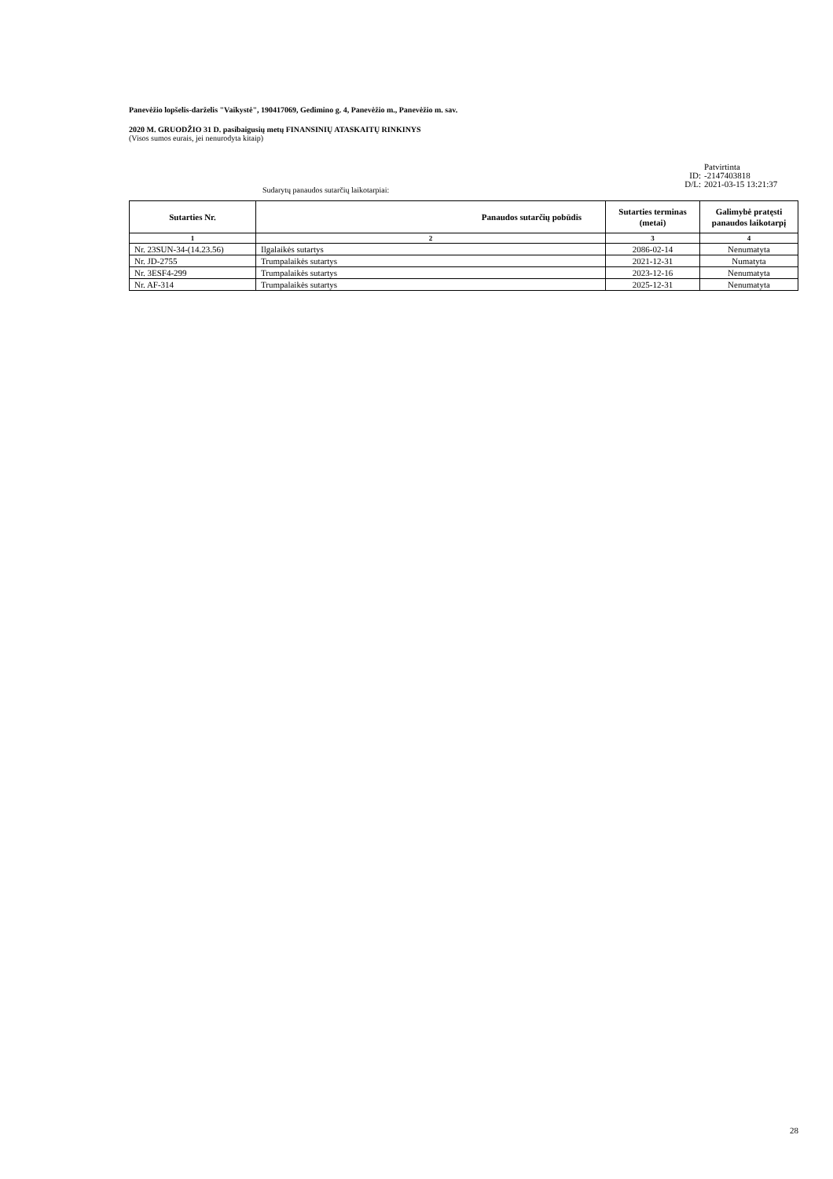Panevėžio lopšelis-darželis "Vaikystė", 190417069, Gedimino g. 4, Panevėžio m., Panevėžio m. sav.
2020 M. GRUODŽIO 31 D. pasibaigusių metų FINANSINIŲ ATASKAITŲ RINKINYS
(Visos sumos eurais, jei nenurodyta kitaip)
Patvirtinta
ID: -2147403818
D/L: 2021-03-15 13:21:37
Sudarytų panaudos sutarčių laikotarpiai:
| Sutarties Nr. | Panaudos sutarčių pobūdis | Sutarties terminas (metai) | Galimybė pratęsti panaudos laikotarpį |
| --- | --- | --- | --- |
| 1 | 2 | 3 | 4 |
| Nr. 23SUN-34-(14.23.56) | Ilgalaikės sutartys | 2086-02-14 | Nenumatyta |
| Nr. JD-2755 | Trumpalaikės sutartys | 2021-12-31 | Numatyta |
| Nr. 3ESF4-299 | Trumpalaikės sutartys | 2023-12-16 | Nenumatyta |
| Nr. AF-314 | Trumpalaikės sutartys | 2025-12-31 | Nenumatyta |
28